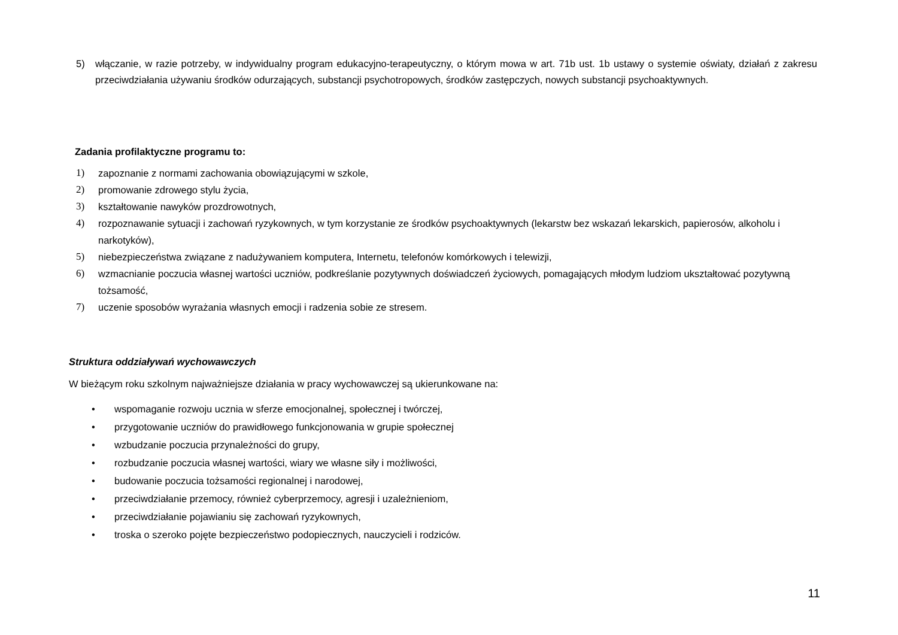5) włączanie, w razie potrzeby, w indywidualny program edukacyjno-terapeutyczny, o którym mowa w art. 71b ust. 1b ustawy o systemie oświaty, działań z zakresu przeciwdziałania używaniu środków odurzających, substancji psychotropowych, środków zastępczych, nowych substancji psychoaktywnych.
Zadania profilaktyczne programu to:
1) zapoznanie z normami zachowania obowiązującymi w szkole,
2) promowanie zdrowego stylu życia,
3) kształtowanie nawyków prozdrowotnych,
4) rozpoznawanie sytuacji i zachowań ryzykownych, w tym korzystanie ze środków psychoaktywnych (lekarstw bez wskazań lekarskich, papierosów, alkoholu i narkotyków),
5) niebezpieczeństwa związane z nadużywaniem komputera, Internetu, telefonów komórkowych i telewizji,
6) wzmacnianie poczucia własnej wartości uczniów, podkreślanie pozytywnych doświadczeń życiowych, pomagających młodym ludziom ukształtować pozytywną tożsamość,
7) uczenie sposobów wyrażania własnych emocji i radzenia sobie ze stresem.
Struktura oddziaływań wychowawczych
W bieżącym roku szkolnym najważniejsze działania w pracy wychowawczej są ukierunkowane na:
• wspomaganie rozwoju ucznia w sferze emocjonalnej, społecznej i twórczej,
• przygotowanie uczniów do prawidłowego funkcjonowania w grupie społecznej
• wzbudzanie poczucia przynależności do grupy,
• rozbudzanie poczucia własnej wartości, wiary we własne siły i możliwości,
• budowanie poczucia tożsamości regionalnej i narodowej,
• przeciwdziałanie przemocy, również cyberprzemocy, agresji i uzależnieniom,
• przeciwdziałanie pojawianiu się zachowań ryzykownych,
• troska o szeroko pojęte bezpieczeństwo podopiecznych, nauczycieli i rodziców.
11